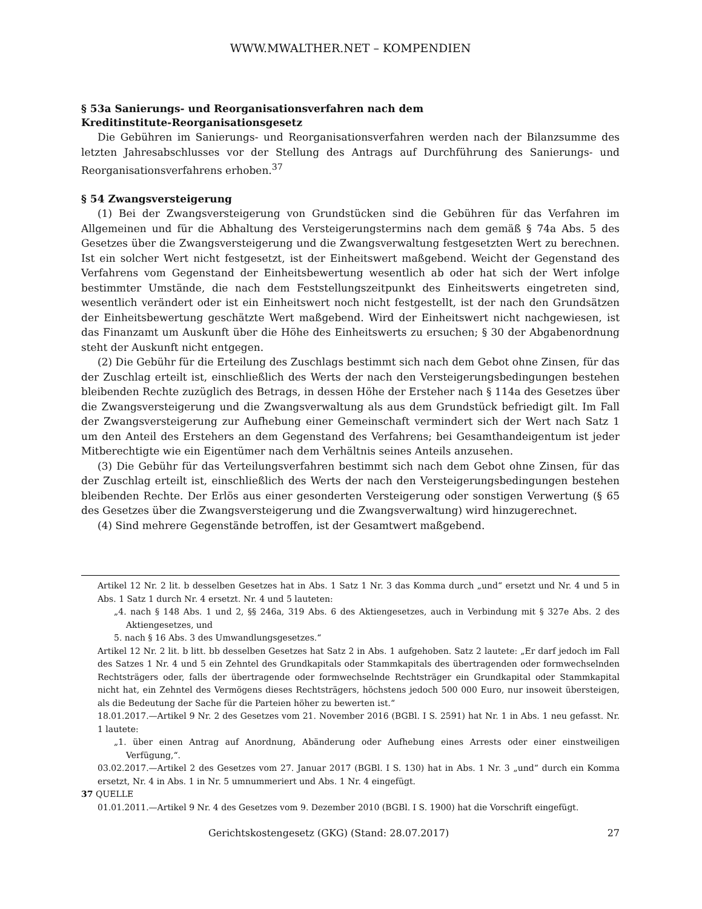WWW.MWALTHER.NET – KOMPENDIEN
§ 53a Sanierungs- und Reorganisationsverfahren nach dem
Kreditinstitute-Reorganisationsgesetz
Die Gebühren im Sanierungs- und Reorganisationsverfahren werden nach der Bilanzsumme des letzten Jahresabschlusses vor der Stellung des Antrags auf Durchführung des Sanierungs- und Reorganisationsverfahrens erhoben.<sup>37</sup>
§ 54 Zwangsversteigerung
(1) Bei der Zwangsversteigerung von Grundstücken sind die Gebühren für das Verfahren im Allgemeinen und für die Abhaltung des Versteigerungstermins nach dem gemäß § 74a Abs. 5 des Gesetzes über die Zwangsversteigerung und die Zwangsverwaltung festgesetzten Wert zu berechnen. Ist ein solcher Wert nicht festgesetzt, ist der Einheitswert maßgebend. Weicht der Gegenstand des Verfahrens vom Gegenstand der Einheitsbewertung wesentlich ab oder hat sich der Wert infolge bestimmter Umstände, die nach dem Feststellungszeitpunkt des Einheitswerts eingetreten sind, wesentlich verändert oder ist ein Einheitswert noch nicht festgestellt, ist der nach den Grundsätzen der Einheitsbewertung geschätzte Wert maßgebend. Wird der Einheitswert nicht nachgewiesen, ist das Finanzamt um Auskunft über die Höhe des Einheitswerts zu ersuchen; § 30 der Abgabenordnung steht der Auskunft nicht entgegen.
(2) Die Gebühr für die Erteilung des Zuschlags bestimmt sich nach dem Gebot ohne Zinsen, für das der Zuschlag erteilt ist, einschließlich des Werts der nach den Versteigerungsbedingungen bestehen bleibenden Rechte zuzüglich des Betrags, in dessen Höhe der Ersteher nach § 114a des Gesetzes über die Zwangsversteigerung und die Zwangsverwaltung als aus dem Grundstück befriedigt gilt. Im Fall der Zwangsversteigerung zur Aufhebung einer Gemeinschaft vermindert sich der Wert nach Satz 1 um den Anteil des Erstehers an dem Gegenstand des Verfahrens; bei Gesamthandeigentum ist jeder Mitberechtigte wie ein Eigentümer nach dem Verhältnis seines Anteils anzusehen.
(3) Die Gebühr für das Verteilungsverfahren bestimmt sich nach dem Gebot ohne Zinsen, für das der Zuschlag erteilt ist, einschließlich des Werts der nach den Versteigerungsbedingungen bestehen bleibenden Rechte. Der Erlös aus einer gesonderten Versteigerung oder sonstigen Verwertung (§ 65 des Gesetzes über die Zwangsversteigerung und die Zwangsverwaltung) wird hinzugerechnet.
(4) Sind mehrere Gegenstände betroffen, ist der Gesamtwert maßgebend.
Artikel 12 Nr. 2 lit. b desselben Gesetzes hat in Abs. 1 Satz 1 Nr. 3 das Komma durch „und“ ersetzt und Nr. 4 und 5 in Abs. 1 Satz 1 durch Nr. 4 ersetzt. Nr. 4 und 5 lauteten:
„4. nach § 148 Abs. 1 und 2, §§ 246a, 319 Abs. 6 des Aktiengesetzes, auch in Verbindung mit § 327e Abs. 2 des Aktiengesetzes, und
5. nach § 16 Abs. 3 des Umwandlungsgesetzes.“
Artikel 12 Nr. 2 lit. b litt. bb desselben Gesetzes hat Satz 2 in Abs. 1 aufgehoben. Satz 2 lautete: „Er darf jedoch im Fall des Satzes 1 Nr. 4 und 5 ein Zehntel des Grundkapitals oder Stammkapitals des übertragenden oder formwechselnden Rechtsträgers oder, falls der übertragende oder formwechselnde Rechtsträger ein Grundkapital oder Stammkapital nicht hat, ein Zehntel des Vermögens dieses Rechtsträgers, höchstens jedoch 500 000 Euro, nur insoweit übersteigen, als die Bedeutung der Sache für die Parteien höher zu bewerten ist.“
18.01.2017.—Artikel 9 Nr. 2 des Gesetzes vom 21. November 2016 (BGBl. I S. 2591) hat Nr. 1 in Abs. 1 neu gefasst. Nr. 1 lautete:
„1. über einen Antrag auf Anordnung, Abänderung oder Aufhebung eines Arrests oder einer einstweiligen Verfügung,“.
03.02.2017.—Artikel 2 des Gesetzes vom 27. Januar 2017 (BGBl. I S. 130) hat in Abs. 1 Nr. 3 „und“ durch ein Komma ersetzt, Nr. 4 in Abs. 1 in Nr. 5 umnummeriert und Abs. 1 Nr. 4 eingefügt.
37 QUELLE
01.01.2011.—Artikel 9 Nr. 4 des Gesetzes vom 9. Dezember 2010 (BGBl. I S. 1900) hat die Vorschrift eingefügt.
Gerichtskostengesetz (GKG) (Stand: 28.07.2017) 27